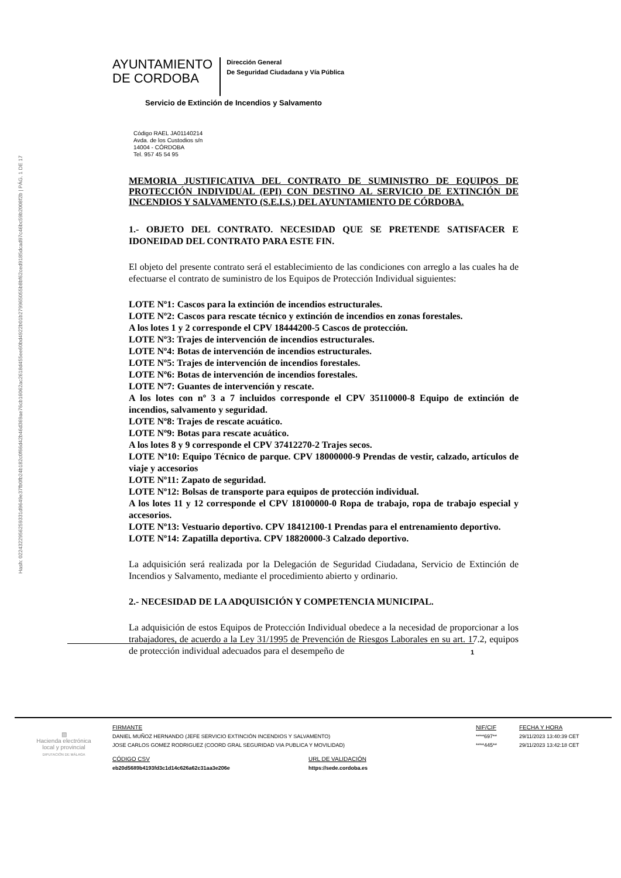Hash: 0224322956259331d9649e37fb0fb24b182c0f66d42b46d369ae76cb16062ac2618d455ee60bd4922b01b279965055b8bf62ced9185dcad97c46bc59b2008f2b | PÁG. 1 DE 17
AYUNTAMIENTO
DE CORDOBA
Dirección General
De Seguridad Ciudadana y Vía Pública
Servicio de Extinción de Incendios y Salvamento
Código RAEL JA01140214
Avda. de los Custodios s/n
14004 - CÓRDOBA
Tel. 957 45 54 95
MEMORIA JUSTIFICATIVA DEL CONTRATO DE SUMINISTRO DE EQUIPOS DE PROTECCIÓN INDIVIDUAL (EPI) CON DESTINO AL SERVICIO DE EXTINCIÓN DE INCENDIOS Y SALVAMENTO (S.E.I.S.) DEL AYUNTAMIENTO DE CÓRDOBA.
1.- OBJETO DEL CONTRATO. NECESIDAD QUE SE PRETENDE SATISFACER E IDONEIDAD DEL CONTRATO PARA ESTE FIN.
El objeto del presente contrato será el establecimiento de las condiciones con arreglo a las cuales ha de efectuarse el contrato de suministro de los Equipos de Protección Individual siguientes:
LOTE Nº1: Cascos para la extinción de incendios estructurales.
LOTE Nº2: Cascos para rescate técnico y extinción de incendios en zonas forestales.
A los lotes 1 y 2 corresponde el CPV 18444200-5 Cascos de protección.
LOTE Nº3: Trajes de intervención de incendios estructurales.
LOTE Nº4: Botas de intervención de incendios estructurales.
LOTE Nº5: Trajes de intervención de incendios forestales.
LOTE Nº6: Botas de intervención de incendios forestales.
LOTE Nº7: Guantes de intervención y rescate.
A los lotes con nº 3 a 7 incluidos corresponde el CPV 35110000-8 Equipo de extinción de incendios, salvamento y seguridad.
LOTE Nº8: Trajes de rescate acuático.
LOTE Nº9: Botas para rescate acuático.
A los lotes 8 y 9 corresponde el CPV 37412270-2 Trajes secos.
LOTE Nº10: Equipo Técnico de parque. CPV 18000000-9 Prendas de vestir, calzado, artículos de viaje y accesorios
LOTE Nº11: Zapato de seguridad.
LOTE Nº12: Bolsas de transporte para equipos de protección individual.
A los lotes 11 y 12 corresponde el CPV 18100000-0 Ropa de trabajo, ropa de trabajo especial y accesorios.
LOTE Nº13: Vestuario deportivo. CPV 18412100-1 Prendas para el entrenamiento deportivo.
LOTE Nº14: Zapatilla deportiva. CPV 18820000-3 Calzado deportivo.
La adquisición será realizada por la Delegación de Seguridad Ciudadana, Servicio de Extinción de Incendios y Salvamento, mediante el procedimiento abierto y ordinario.
2.- NECESIDAD DE LA ADQUISICIÓN Y COMPETENCIA MUNICIPAL.
La adquisición de estos Equipos de Protección Individual obedece a la necesidad de proporcionar a los trabajadores, de acuerdo a la Ley 31/1995 de Prevención de Riesgos Laborales en su art. 17.2, equipos de protección individual adecuados para el desempeño de
1
▨
Hacienda electrónica
local y provincial
DIPUTACIÓN DE MÁLAGA
FIRMANTE
DANIEL MUÑOZ HERNANDO (JEFE SERVICIO EXTINCIÓN INCENDIOS Y SALVAMENTO)
JOSE CARLOS GOMEZ RODRIGUEZ (COORD GRAL SEGURIDAD VIA PUBLICA Y MOVILIDAD)
NIF/CIF
****697**
****445**
FECHA Y HORA
29/11/2023 13:40:39 CET
29/11/2023 13:42:18 CET
CÓDIGO CSV
eb20d5689b4193fd3c1d14c626a62c31aa3e206e
URL DE VALIDACIÓN
https://sede.cordoba.es